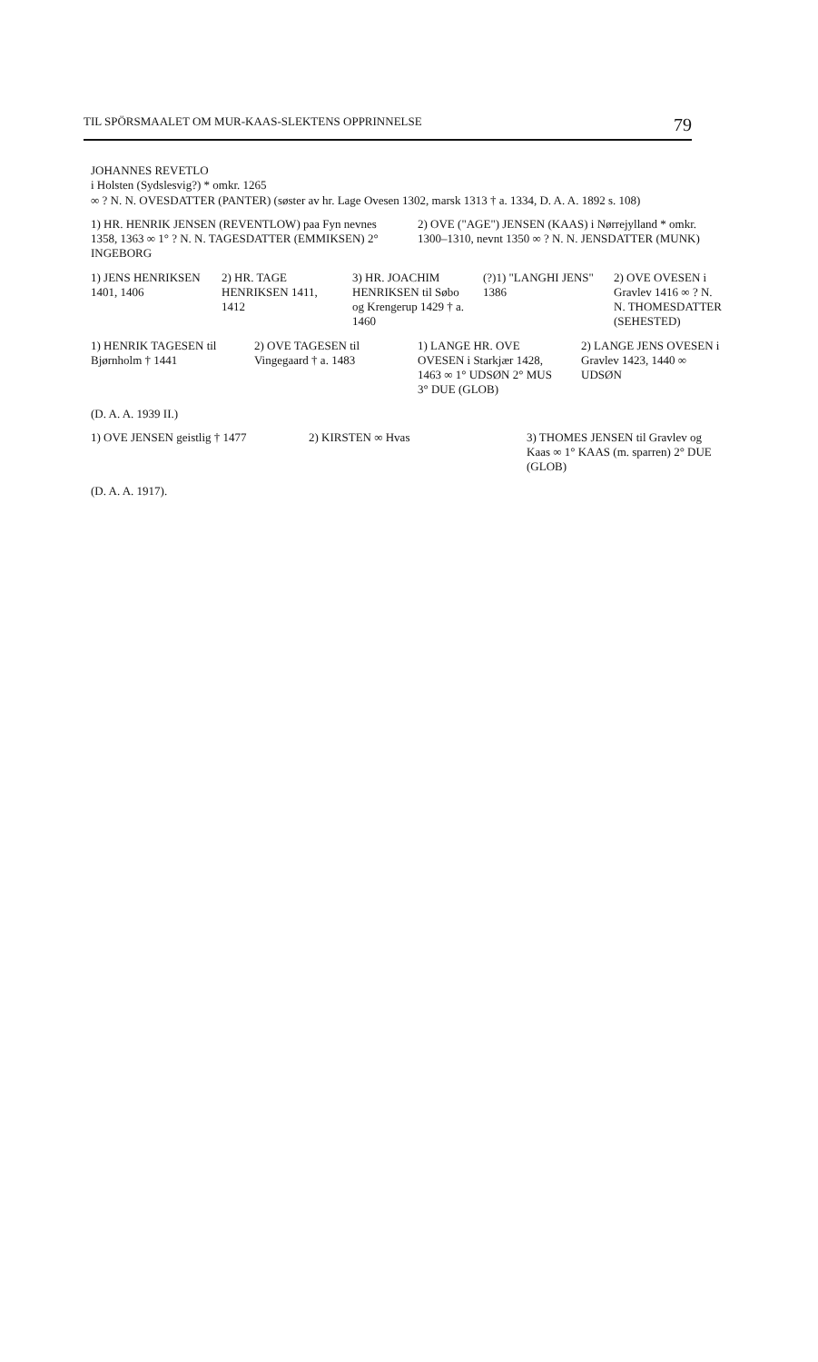TIL SPÖRSMAALET OM MUR-KAAS-SLEKTENS OPPRINNELSE 79
JOHANNES REVETLO
i Holsten (Sydslesvig?) * omkr. 1265
∞ ? N. N. OVESDATTER (PANTER) (søster av hr. Lage Ovesen 1302, marsk 1313 † a. 1334, D. A. A. 1892 s. 108)
1) HR. HENRIK JENSEN (REVENTLOW) paa Fyn nevnes 1358, 1363 ∞ 1° ? N. N. TAGESDATTER (EMMIKSEN) 2° INGEBORG
2) OVE ("AGE") JENSEN (KAAS) i Nørrejylland * omkr. 1300–1310, nevnt 1350 ∞ ? N. N. JENSDATTER (MUNK)
1) JENS HENRIKSEN 1401, 1406
2) HR. TAGE HENRIKSEN 1411, 1412
3) HR. JOACHIM HENRIKSEN til Søbo og Krengerup 1429 † a. 1460
(?)1) "LANGHI JENS" 1386
2) OVE OVESEN i Gravlev 1416 ∞ ? N. N. THOMESDATTER (SEHESTED)
1) HENRIK TAGESEN til Bjørnholm † 1441
2) OVE TAGESEN til Vingegaard † a. 1483
1) LANGE HR. OVE OVESEN i Starkjær 1428, 1463 ∞ 1° UDSØN 2° MUS 3° DUE (GLOB)
2) LANGE JENS OVESEN i Gravlev 1423, 1440 ∞ UDSØN
(D. A. A. 1939 II.)
1) OVE JENSEN geistlig † 1477
2) KIRSTEN ∞ Hvas
3) THOMES JENSEN til Gravlev og Kaas ∞ 1° KAAS (m. sparren) 2° DUE (GLOB)
(D. A. A. 1917).